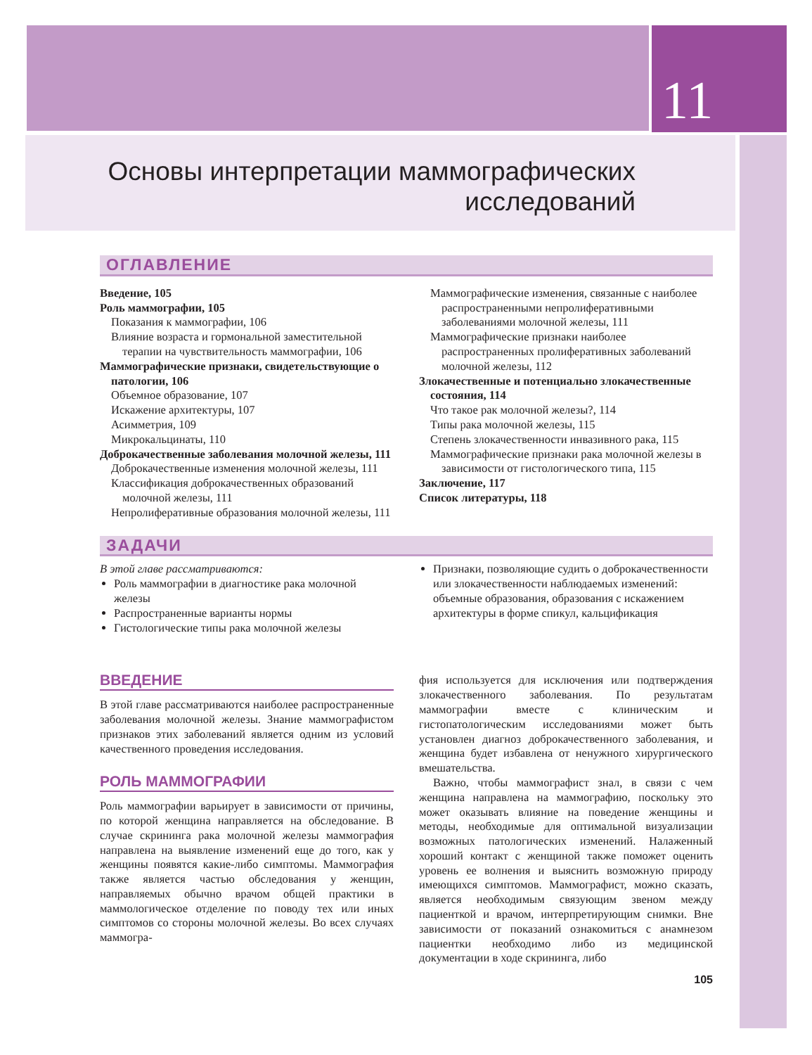11
Основы интерпретации маммографических
исследований
ОГЛАВЛЕНИЕ
Введение, 105
Роль маммографии, 105
Показания к маммографии, 106
Влияние возраста и гормональной заместительной терапии на чувствительность маммографии, 106
Маммографические признаки, свидетельствующие о патологии, 106
Объемное образование, 107
Искажение архитектуры, 107
Асимметрия, 109
Микрокальцинаты, 110
Доброкачественные заболевания молочной железы, 111
Доброкачественные изменения молочной железы, 111
Классификация доброкачественных образований молочной железы, 111
Непролиферативные образования молочной железы, 111
Маммографические изменения, связанные с наиболее распространенными непролиферативными заболеваниями молочной железы, 111
Маммографические признаки наиболее распространенных пролиферативных заболеваний молочной железы, 112
Злокачественные и потенциально злокачественные состояния, 114
Что такое рак молочной железы?, 114
Типы рака молочной железы, 115
Степень злокачественности инвазивного рака, 115
Маммографические признаки рака молочной железы в зависимости от гистологического типа, 115
Заключение, 117
Список литературы, 118
ЗАДАЧИ
В этой главе рассматриваются:
Роль маммографии в диагностике рака молочной железы
Распространенные варианты нормы
Гистологические типы рака молочной железы
Признаки, позволяющие судить о доброкачественности или злокачественности наблюдаемых изменений: объемные образования, образования с искажением архитектуры в форме спикул, кальцификация
ВВЕДЕНИЕ
В этой главе рассматриваются наиболее распространенные заболевания молочной железы. Знание маммографистом признаков этих заболеваний является одним из условий качественного проведения исследования.
РОЛЬ МАММОГРАФИИ
Роль маммографии варьирует в зависимости от причины, по которой женщина направляется на обследование. В случае скрининга рака молочной железы маммография направлена на выявление изменений еще до того, как у женщины появятся какие-либо симптомы. Маммография также является частью обследования у женщин, направляемых обычно врачом общей практики в маммологическое отделение по поводу тех или иных симптомов со стороны молочной железы. Во всех случаях маммогра-
фия используется для исключения или подтверждения злокачественного заболевания. По результатам маммографии вместе с клиническим и гистопатологическим исследованиями может быть установлен диагноз доброкачественного заболевания, и женщина будет избавлена от ненужного хирургического вмешательства.
Важно, чтобы маммографист знал, в связи с чем женщина направлена на маммографию, поскольку это может оказывать влияние на поведение женщины и методы, необходимые для оптимальной визуализации возможных патологических изменений. Налаженный хороший контакт с женщиной также поможет оценить уровень ее волнения и выяснить возможную природу имеющихся симптомов. Маммографист, можно сказать, является необходимым связующим звеном между пациенткой и врачом, интерпретирующим снимки. Вне зависимости от показаний ознакомиться с анамнезом пациентки необходимо либо из медицинской документации в ходе скрининга, либо
105